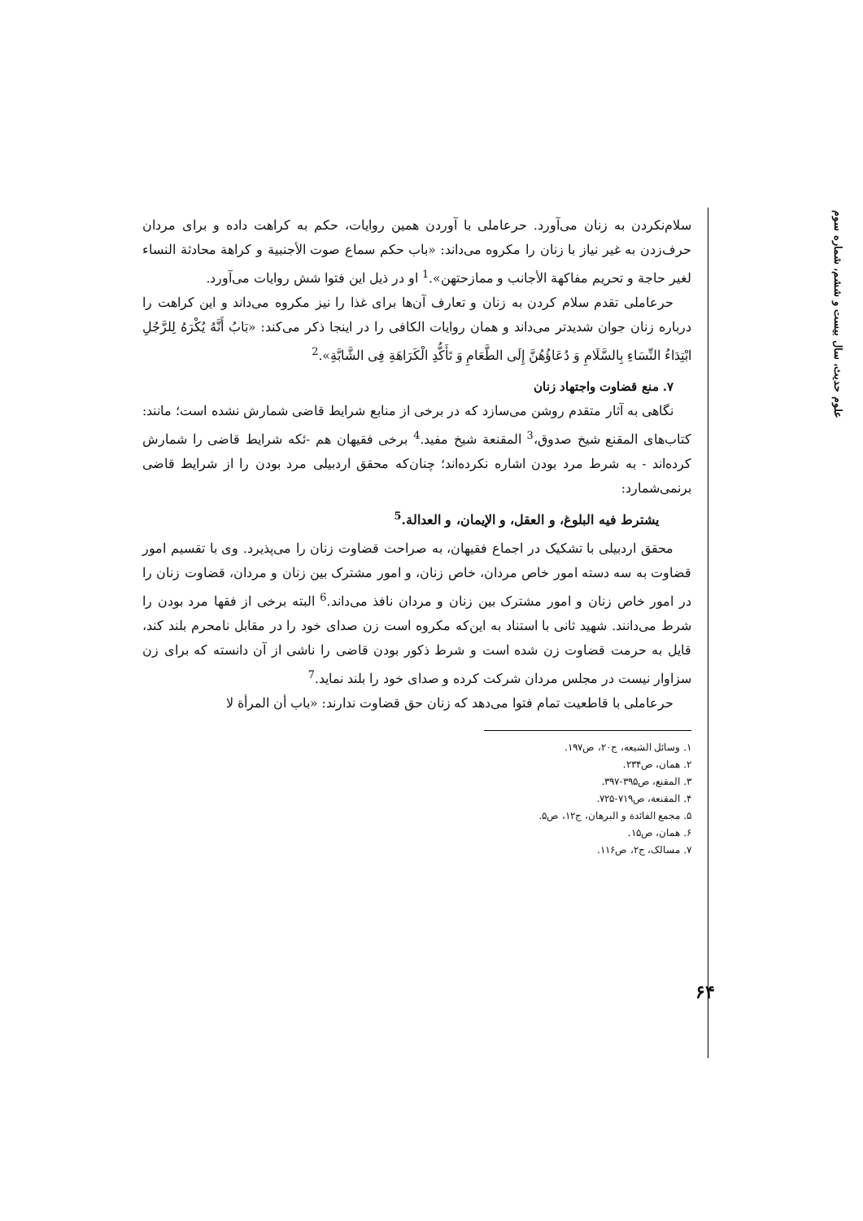علوم حدیث، سال بیست و ششم، شماره سوم
سلام‌نکردن به زنان می‌آورد. حرعاملی با آوردن همین روایات، حکم به کراهت داده و برای مردان حرف‌زدن به غیر نیاز با زنان را مکروه می‌داند: «باب حکم سماع صوت الأجنبیة و کراهة محادثة النساء لغیر حاجة و تحریم مفاکهة الأجانب و ممازحتهن».<sup>1</sup> او در ذیل این فتوا شش روایات می‌آورد.
حرعاملی تقدم سلام کردن به زنان و تعارف آن‌ها برای غذا را نیز مکروه می‌داند و این کراهت را درباره زنان جوان شدیدتر می‌داند و همان روایات الکافی را در اینجا ذکر می‌کند: «بَابُ أَنَّهُ یُکْرَهُ لِلرَّجُلِ ابْتِدَاءُ النِّسَاءِ بِالسَّلَامِ وَ دُعَاؤُهُنَّ إِلَی الطَّعَامِ وَ تَأَکُّدِ الْکَرَاهَةِ فِی الشَّابَّةِ».<sup>2</sup>
۷. منع قضاوت واجتهاد زنان
نگاهی به آثار متقدم روشن می‌سازد که در برخی از منابع شرایط قاضی شمارش نشده است؛ مانند: کتاب‌های المقنع شیخ صدوق،<sup>3</sup> المقنعة شیخ مفید.<sup>4</sup> برخی فقیهان هم -ئکه شرایط قاضی را شمارش کرده‌اند - به شرط مرد بودن اشاره نکرده‌اند؛ چنان‌که محقق اردبیلی مرد بودن را از شرایط قاضی برنمی‌شمارد:
یشترط فیه البلوغ، و العقل، و الإیمان، و العدالة.<sup>5</sup>
محقق اردبیلی با تشکیک در اجماع فقیهان، به صراحت قضاوت زنان را می‌پذیرد. وی با تقسیم امور قضاوت به سه دسته امور خاص مردان، خاص زنان، و امور مشترک بین زنان و مردان، قضاوت زنان را در امور خاص زنان و امور مشترک بین زنان و مردان نافذ می‌داند.<sup>6</sup> البته برخی از فقها مرد بودن را شرط می‌دانند. شهید ثانی با استناد به این‌که مکروه است زن صدای خود را در مقابل نامحرم بلند کند، قایل به حرمت قضاوت زن شده است و شرط ذکور بودن قاضی را ناشی از آن دانسته که برای زن سزاوار نیست در مجلس مردان شرکت کرده و صدای خود را بلند نماید.<sup>7</sup>
حرعاملی با قاطعیت تمام فتوا می‌دهد که زنان حق قضاوت ندارند: «باب أن المرأة لا
۱. وسائل الشیعه، ج۲۰، ص۱۹۷.
۲. همان، ص۲۳۴.
۳. المقنع، ص۳۹۵-۳۹۷.
۴. المقنعة، ص۷۱۹-۷۲۵.
۵. مجمع الفائدة و البرهان، ج۱۲، ص۵.
۶. همان، ص۱۵.
۷. مسالک، ج۲، ص۱۱۶.
۶۴